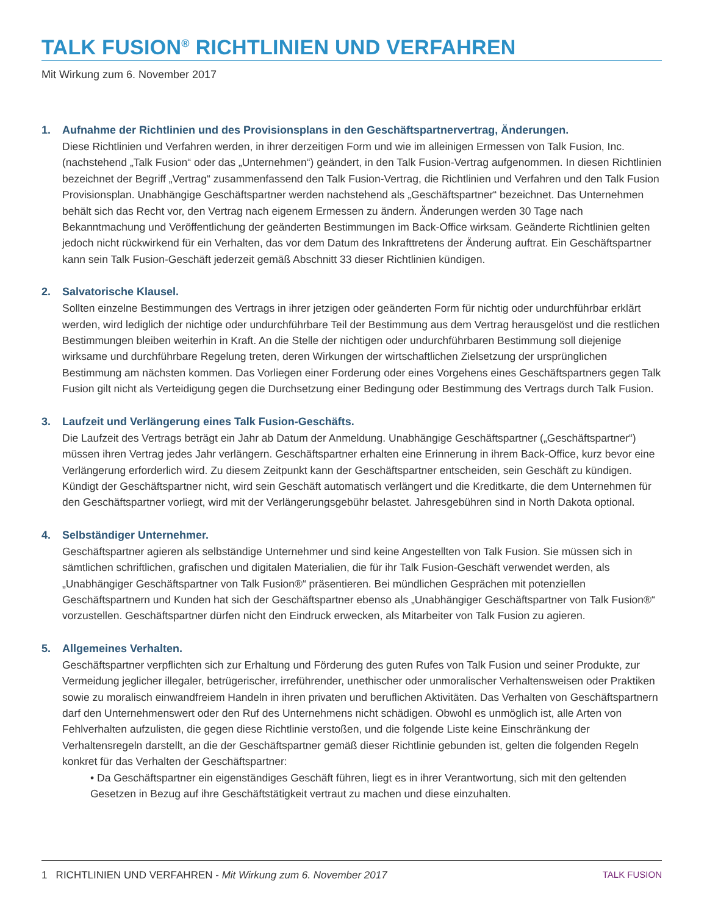TALK FUSION<sup>®</sup> RICHTLINIEN UND VERFAHREN
Mit Wirkung zum 6. November 2017
1. Aufnahme der Richtlinien und des Provisionsplans in den Geschäftspartnervertrag, Änderungen.
Diese Richtlinien und Verfahren werden, in ihrer derzeitigen Form und wie im alleinigen Ermessen von Talk Fusion, Inc. (nachstehend „Talk Fusion“ oder das „Unternehmen“) geändert, in den Talk Fusion-Vertrag aufgenommen. In diesen Richtlinien bezeichnet der Begriff „Vertrag“ zusammenfassend den Talk Fusion-Vertrag, die Richtlinien und Verfahren und den Talk Fusion Provisionsplan. Unabhängige Geschäftspartner werden nachstehend als „Geschäftspartner“ bezeichnet. Das Unternehmen behält sich das Recht vor, den Vertrag nach eigenem Ermessen zu ändern. Änderungen werden 30 Tage nach Bekanntmachung und Veröffentlichung der geänderten Bestimmungen im Back-Office wirksam. Geänderte Richtlinien gelten jedoch nicht rückwirkend für ein Verhalten, das vor dem Datum des Inkrafttretens der Änderung auftrat. Ein Geschäftspartner kann sein Talk Fusion-Geschäft jederzeit gemäß Abschnitt 33 dieser Richtlinien kündigen.
2. Salvatorische Klausel.
Sollten einzelne Bestimmungen des Vertrags in ihrer jetzigen oder geänderten Form für nichtig oder undurchführbar erklärt werden, wird lediglich der nichtige oder undurchführbare Teil der Bestimmung aus dem Vertrag herausgelöst und die restlichen Bestimmungen bleiben weiterhin in Kraft. An die Stelle der nichtigen oder undurchführbaren Bestimmung soll diejenige wirksame und durchführbare Regelung treten, deren Wirkungen der wirtschaftlichen Zielsetzung der ursprünglichen Bestimmung am nächsten kommen. Das Vorliegen einer Forderung oder eines Vorgehens eines Geschäftspartners gegen Talk Fusion gilt nicht als Verteidigung gegen die Durchsetzung einer Bedingung oder Bestimmung des Vertrags durch Talk Fusion.
3. Laufzeit und Verlängerung eines Talk Fusion-Geschäfts.
Die Laufzeit des Vertrags beträgt ein Jahr ab Datum der Anmeldung. Unabhängige Geschäftspartner („Geschäftspartner“) müssen ihren Vertrag jedes Jahr verlängern. Geschäftspartner erhalten eine Erinnerung in ihrem Back-Office, kurz bevor eine Verlängerung erforderlich wird. Zu diesem Zeitpunkt kann der Geschäftspartner entscheiden, sein Geschäft zu kündigen. Kündigt der Geschäftspartner nicht, wird sein Geschäft automatisch verlängert und die Kreditkarte, die dem Unternehmen für den Geschäftspartner vorliegt, wird mit der Verlängerungsgebühr belastet. Jahresgebühren sind in North Dakota optional.
4. Selbständiger Unternehmer.
Geschäftspartner agieren als selbständige Unternehmer und sind keine Angestellten von Talk Fusion. Sie müssen sich in sämtlichen schriftlichen, grafischen und digitalen Materialien, die für ihr Talk Fusion-Geschäft verwendet werden, als „Unabhängiger Geschäftspartner von Talk Fusion®“ präsentieren. Bei mündlichen Gesprächen mit potenziellen Geschäftspartnern und Kunden hat sich der Geschäftspartner ebenso als „Unabhängiger Geschäftspartner von Talk Fusion®“ vorzustellen. Geschäftspartner dürfen nicht den Eindruck erwecken, als Mitarbeiter von Talk Fusion zu agieren.
5. Allgemeines Verhalten.
Geschäftspartner verpflichten sich zur Erhaltung und Förderung des guten Rufes von Talk Fusion und seiner Produkte, zur Vermeidung jeglicher illegaler, betrügerischer, irreführender, unethischer oder unmoralischer Verhaltensweisen oder Praktiken sowie zu moralisch einwandfreiem Handeln in ihren privaten und beruflichen Aktivitäten. Das Verhalten von Geschäftspartnern darf den Unternehmenswert oder den Ruf des Unternehmens nicht schädigen. Obwohl es unmöglich ist, alle Arten von Fehlverhalten aufzulisten, die gegen diese Richtlinie verstoßen, und die folgende Liste keine Einschränkung der Verhaltensregeln darstellt, an die der Geschäftspartner gemäß dieser Richtlinie gebunden ist, gelten die folgenden Regeln konkret für das Verhalten der Geschäftspartner:
• Da Geschäftspartner ein eigenständiges Geschäft führen, liegt es in ihrer Verantwortung, sich mit den geltenden Gesetzen in Bezug auf ihre Geschäftstätigkeit vertraut zu machen und diese einzuhalten.
1 RICHTLINIEN UND VERFAHREN - Mit Wirkung zum 6. November 2017
TALK FUSION